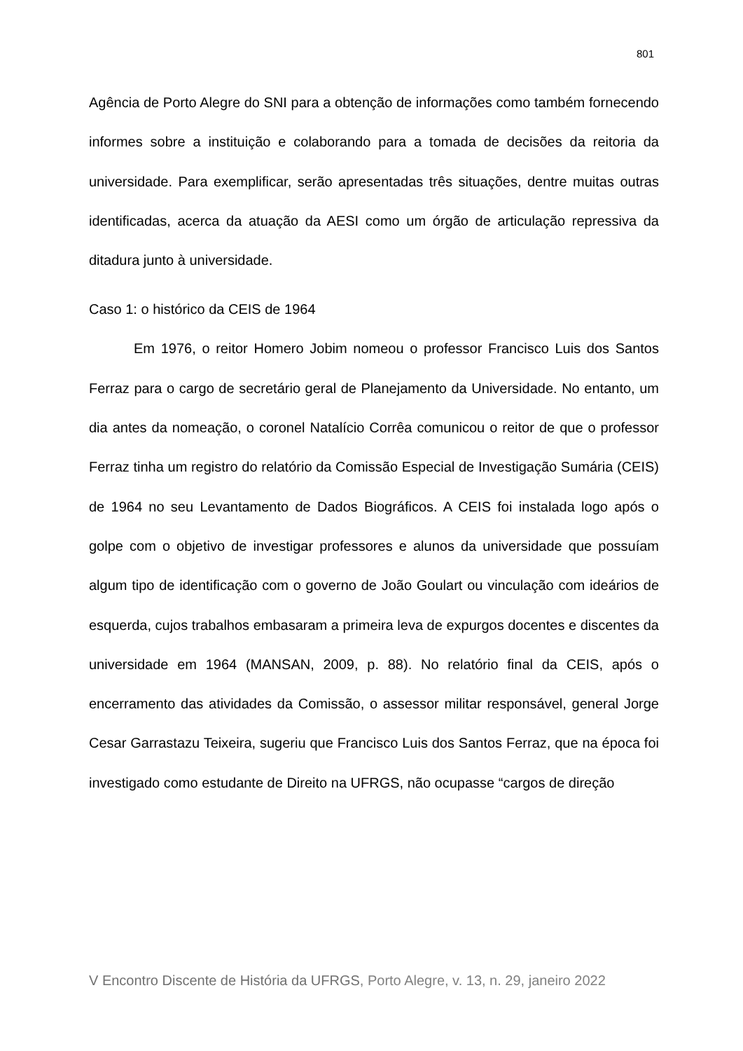801
Agência de Porto Alegre do SNI para a obtenção de informações como também fornecendo informes sobre a instituição e colaborando para a tomada de decisões da reitoria da universidade. Para exemplificar, serão apresentadas três situações, dentre muitas outras identificadas, acerca da atuação da AESI como um órgão de articulação repressiva da ditadura junto à universidade.
Caso 1: o histórico da CEIS de 1964
Em 1976, o reitor Homero Jobim nomeou o professor Francisco Luis dos Santos Ferraz para o cargo de secretário geral de Planejamento da Universidade. No entanto, um dia antes da nomeação, o coronel Natalício Corrêa comunicou o reitor de que o professor Ferraz tinha um registro do relatório da Comissão Especial de Investigação Sumária (CEIS) de 1964 no seu Levantamento de Dados Biográficos. A CEIS foi instalada logo após o golpe com o objetivo de investigar professores e alunos da universidade que possuíam algum tipo de identificação com o governo de João Goulart ou vinculação com ideários de esquerda, cujos trabalhos embasaram a primeira leva de expurgos docentes e discentes da universidade em 1964 (MANSAN, 2009, p. 88). No relatório final da CEIS, após o encerramento das atividades da Comissão, o assessor militar responsável, general Jorge Cesar Garrastazu Teixeira, sugeriu que Francisco Luis dos Santos Ferraz, que na época foi investigado como estudante de Direito na UFRGS, não ocupasse “cargos de direção
V Encontro Discente de História da UFRGS, Porto Alegre, v. 13, n. 29, janeiro 2022